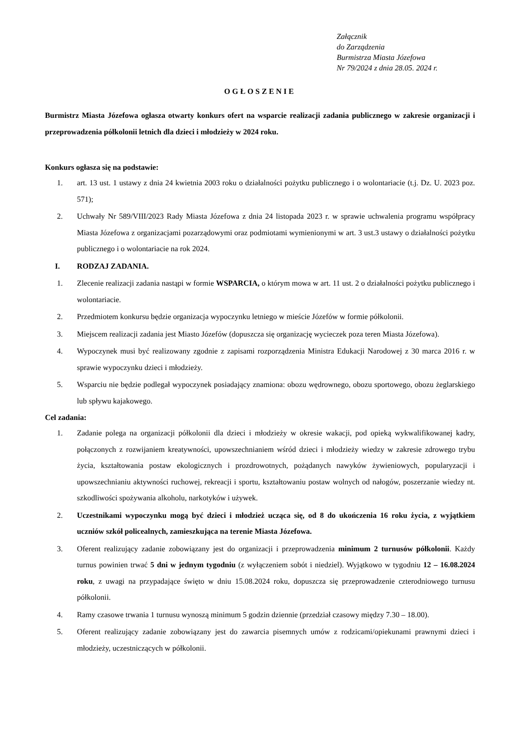Załącznik
do Zarządzenia
Burmistrza Miasta Józefowa
Nr 79/2024 z dnia 28.05. 2024 r.
OGŁOSZENIE
Burmistrz Miasta Józefowa ogłasza otwarty konkurs ofert na wsparcie realizacji zadania publicznego w zakresie organizacji i przeprowadzenia półkolonii letnich dla dzieci i młodzieży w 2024 roku.
Konkurs ogłasza się na podstawie:
1. art. 13 ust. 1 ustawy z dnia 24 kwietnia 2003 roku o działalności pożytku publicznego i o wolontariacie (t.j. Dz. U. 2023 poz. 571);
2. Uchwały Nr 589/VIII/2023 Rady Miasta Józefowa z dnia 24 listopada 2023 r. w sprawie uchwalenia programu współpracy Miasta Józefowa z organizacjami pozarządowymi oraz podmiotami wymienionymi w art. 3 ust.3 ustawy o działalności pożytku publicznego i o wolontariacie na rok 2024.
I. RODZAJ ZADANIA.
1. Zlecenie realizacji zadania nastąpi w formie WSPARCIA, o którym mowa w art. 11 ust. 2 o działalności pożytku publicznego i wolontariacie.
2. Przedmiotem konkursu będzie organizacja wypoczynku letniego w mieście Józefów w formie półkolonii.
3. Miejscem realizacji zadania jest Miasto Józefów (dopuszcza się organizację wycieczek poza teren Miasta Józefowa).
4. Wypoczynek musi być realizowany zgodnie z zapisami rozporządzenia Ministra Edukacji Narodowej z 30 marca 2016 r. w sprawie wypoczynku dzieci i młodzieży.
5. Wsparciu nie będzie podlegał wypoczynek posiadający znamiona: obozu wędrownego, obozu sportowego, obozu żeglarskiego lub spływu kajakowego.
Cel zadania:
1. Zadanie polega na organizacji półkolonii dla dzieci i młodzieży w okresie wakacji, pod opieką wykwalifikowanej kadry, połączonych z rozwijaniem kreatywności, upowszechnianiem wśród dzieci i młodzieży wiedzy w zakresie zdrowego trybu życia, kształtowania postaw ekologicznych i prozdrowotnych, pożądanych nawyków żywieniowych, popularyzacji i upowszechnianiu aktywności ruchowej, rekreacji i sportu, kształtowaniu postaw wolnych od nałogów, poszerzanie wiedzy nt. szkodliwości spożywania alkoholu, narkotyków i używek.
2. Uczestnikami wypoczynku mogą być dzieci i młodzież ucząca się, od 8 do ukończenia 16 roku życia, z wyjątkiem uczniów szkół policealnych, zamieszkująca na terenie Miasta Józefowa.
3. Oferent realizujący zadanie zobowiązany jest do organizacji i przeprowadzenia minimum 2 turnusów półkolonii. Każdy turnus powinien trwać 5 dni w jednym tygodniu (z wyłączeniem sobót i niedziel). Wyjątkowo w tygodniu 12 – 16.08.2024 roku, z uwagi na przypadające święto w dniu 15.08.2024 roku, dopuszcza się przeprowadzenie czterodniowego turnusu półkolonii.
4. Ramy czasowe trwania 1 turnusu wynoszą minimum 5 godzin dziennie (przedział czasowy między 7.30 – 18.00).
5. Oferent realizujący zadanie zobowiązany jest do zawarcia pisemnych umów z rodzicami/opiekunami prawnymi dzieci i młodzieży, uczestniczących w półkolonii.